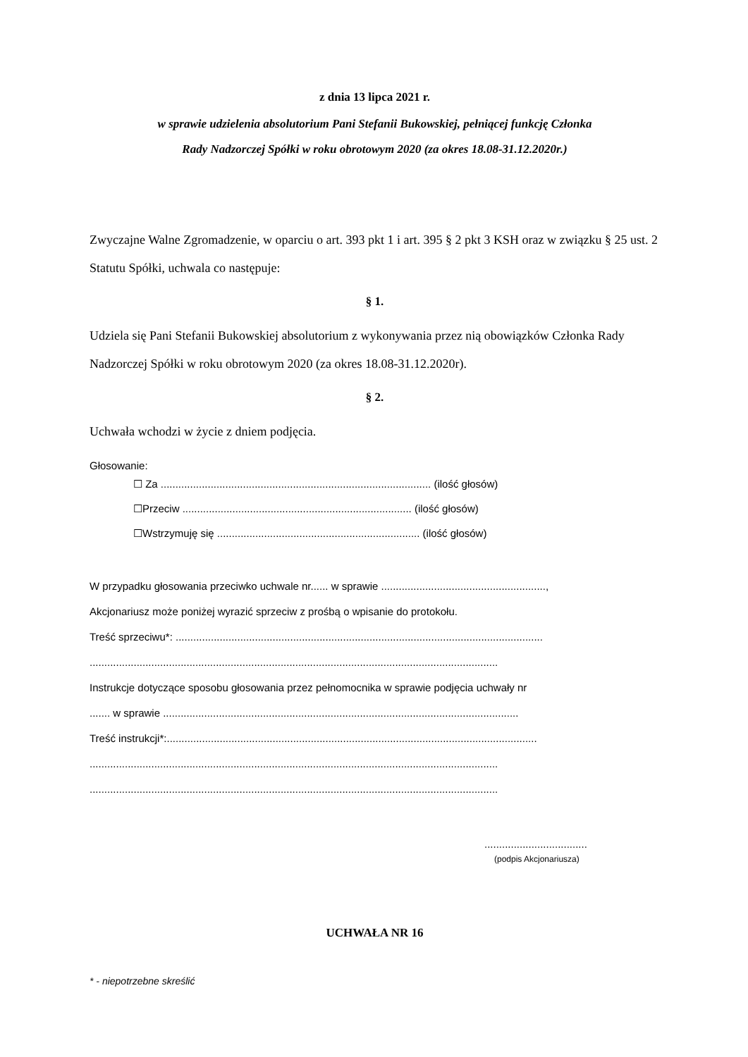z dnia 13 lipca 2021 r.
w sprawie udzielenia absolutorium Pani Stefanii Bukowskiej, pełniącej funkcję Członka
Rady Nadzorczej Spółki w roku obrotowym 2020 (za okres 18.08-31.12.2020r.)
Zwyczajne Walne Zgromadzenie, w oparciu o art. 393 pkt 1 i art. 395 § 2 pkt 3 KSH oraz w związku § 25 ust. 2 Statutu Spółki, uchwala co następuje:
§ 1.
Udziela się Pani Stefanii Bukowskiej absolutorium z wykonywania przez nią obowiązków Członka Rady Nadzorczej Spółki w roku obrotowym 2020 (za okres 18.08-31.12.2020r).
§ 2.
Uchwała wchodzi w życie z dniem podjęcia.
Głosowanie:
☐ Za ............................................................................................ (ilość głosów)
☐Przeciw .............................................................................. (ilość głosów)
☐Wstrzymuję się ..................................................................... (ilość głosów)
W przypadku głosowania przeciwko uchwale nr...... w sprawie ........................................................,
Akcjonariusz może poniżej wyrazić sprzeciw z prośbą o wpisanie do protokołu.
Treść sprzeciwu*: .............................................................................................................................
...........................................................................................................................................
Instrukcje dotyczące sposobu głosowania przez pełnomocnika w sprawie podjęcia uchwały nr
....... w sprawie .........................................................................................................................
Treść instrukcji*:..............................................................................................................................
...........................................................................................................................................
...........................................................................................................................................
...................................
(podpis Akcjonariusza)
UCHWAŁA NR 16
* - niepotrzebne skreślić